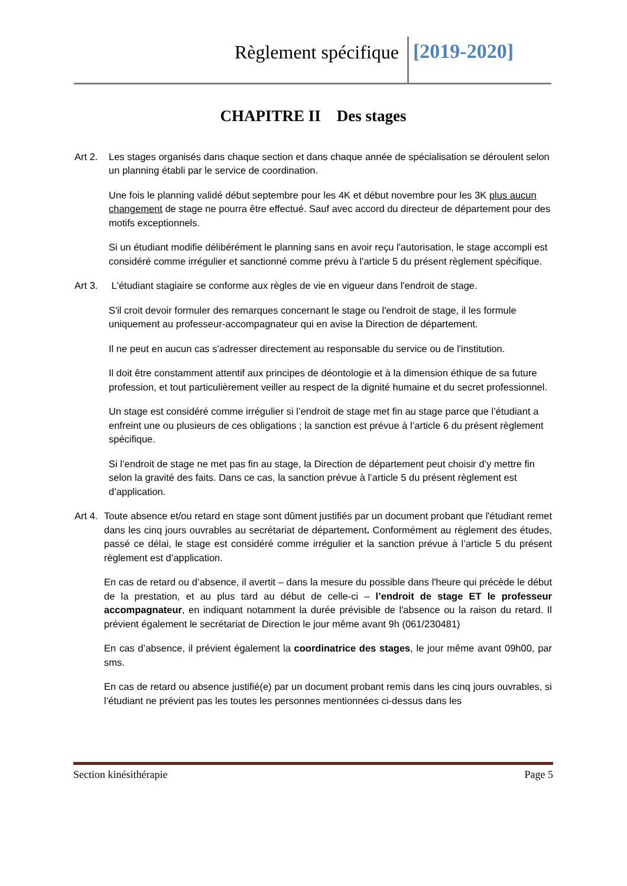Règlement spécifique [2019-2020]
CHAPITRE II Des stages
Art 2.
Les stages organisés dans chaque section et dans chaque année de spécialisation se déroulent selon un planning établi par le service de coordination.
Une fois le planning validé début septembre pour les 4K et début novembre pour les 3K plus aucun changement de stage ne pourra être effectué. Sauf avec accord du directeur de département pour des motifs exceptionnels.
Si un étudiant modifie délibérément le planning sans en avoir reçu l'autorisation, le stage accompli est considéré comme irrégulier et sanctionné comme prévu à l'article 5 du présent règlement spécifique.
Art 3.
L'étudiant stagiaire se conforme aux règles de vie en vigueur dans l'endroit de stage.
S'il croit devoir formuler des remarques concernant le stage ou l'endroit de stage, il les formule uniquement au professeur-accompagnateur qui en avise la Direction de département.
Il ne peut en aucun cas s'adresser directement au responsable du service ou de l'institution.
Il doit être constamment attentif aux principes de déontologie et à la dimension éthique de sa future profession, et tout particulièrement veiller au respect de la dignité humaine et du secret professionnel.
Un stage est considéré comme irrégulier si l’endroit de stage met fin au stage parce que l’étudiant a enfreint une ou plusieurs de ces obligations ; la sanction est prévue à l’article 6 du présent règlement spécifique.
Si l’endroit de stage ne met pas fin au stage, la Direction de département peut choisir d’y mettre fin selon la gravité des faits. Dans ce cas, la sanction prévue à l’article 5 du présent règlement est d’application.
Art 4.
Toute absence et/ou retard en stage sont dûment justifiés par un document probant que l'étudiant remet dans les cinq jours ouvrables au secrétariat de département. Conformément au règlement des études, passé ce délai, le stage est considéré comme irrégulier et la sanction prévue à l’article 5 du présent règlement est d’application.
En cas de retard ou d’absence, il avertit – dans la mesure du possible dans l'heure qui précède le début de la prestation, et au plus tard au début de celle-ci – l’endroit de stage ET le professeur accompagnateur, en indiquant notamment la durée prévisible de l'absence ou la raison du retard. Il prévient également le secrétariat de Direction le jour même avant 9h (061/230481)
En cas d’absence, il prévient également la coordinatrice des stages, le jour même avant 09h00, par sms.
En cas de retard ou absence justifié(e) par un document probant remis dans les cinq jours ouvrables, si l’étudiant ne prévient pas les toutes les personnes mentionnées ci-dessus dans les
Section kinésithérapie Page 5